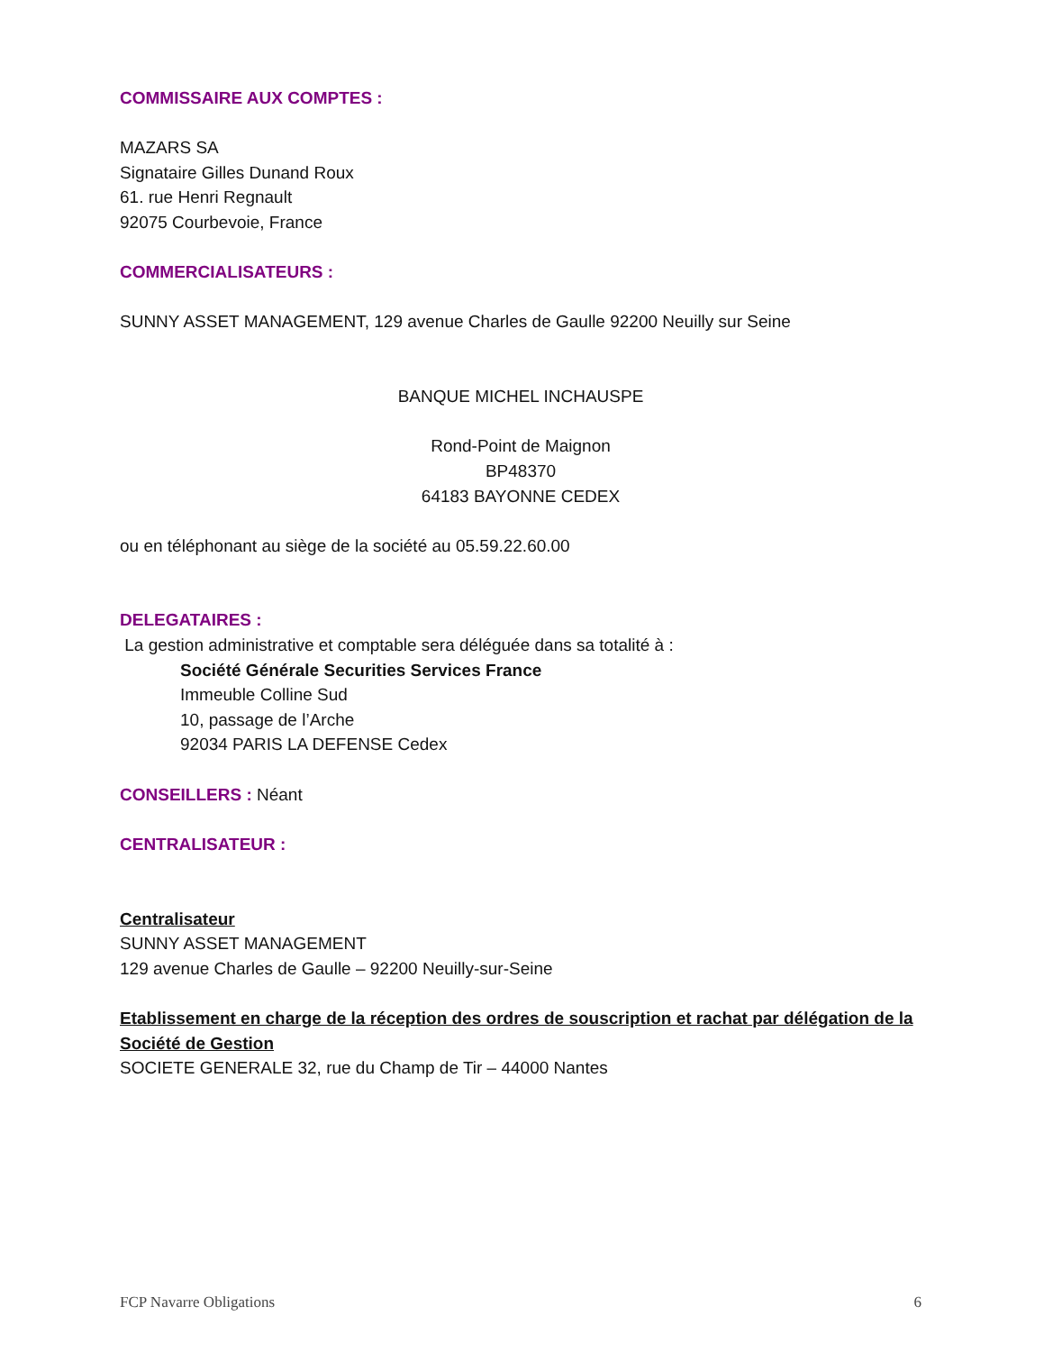COMMISSAIRE AUX COMPTES :
MAZARS SA
Signataire Gilles Dunand Roux
61. rue Henri Regnault
92075 Courbevoie, France
COMMERCIALISATEURS :
SUNNY ASSET MANAGEMENT, 129 avenue Charles de Gaulle 92200 Neuilly sur Seine
BANQUE MICHEL INCHAUSPE
Rond-Point de Maignon
BP48370
64183 BAYONNE CEDEX
ou en téléphonant au siège de la société au 05.59.22.60.00
DELEGATAIRES :
La gestion administrative et comptable sera déléguée dans sa totalité à :
Société Générale Securities Services France
Immeuble Colline Sud
10, passage de l’Arche
92034 PARIS LA DEFENSE Cedex
CONSEILLERS : Néant
CENTRALISATEUR :
Centralisateur
SUNNY ASSET MANAGEMENT
129 avenue Charles de Gaulle – 92200 Neuilly-sur-Seine
Etablissement en charge de la réception des ordres de souscription et rachat par délégation de la Société de Gestion
SOCIETE GENERALE 32, rue du Champ de Tir – 44000 Nantes
FCP Navarre Obligations 6